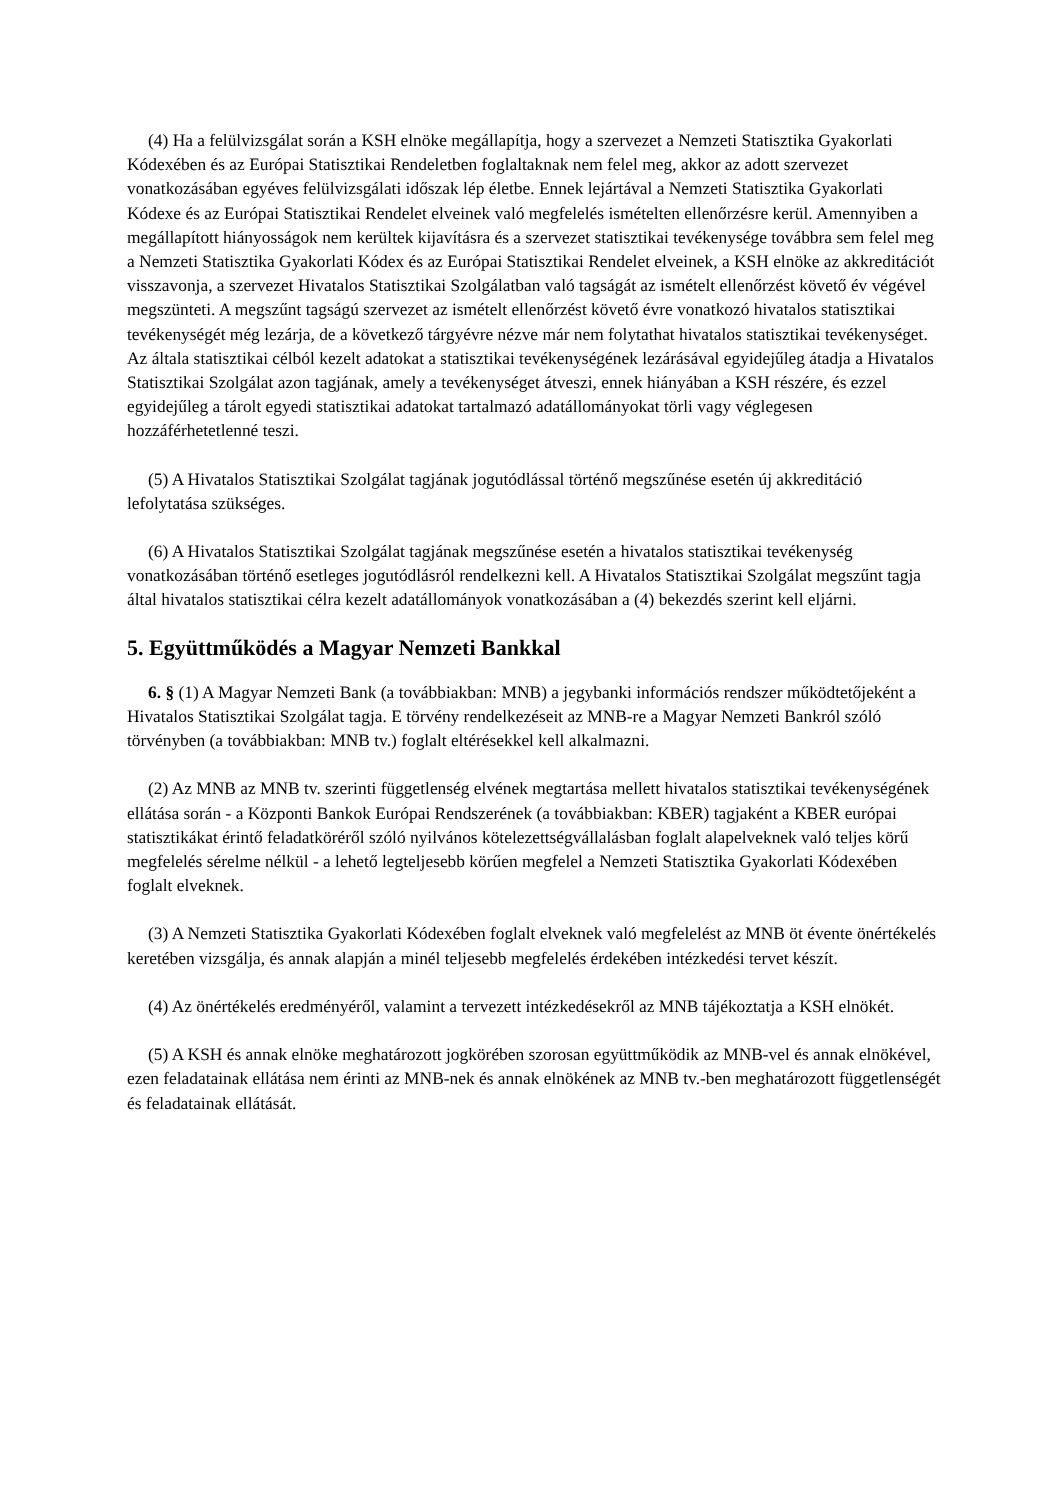(4) Ha a felülvizsgálat során a KSH elnöke megállapítja, hogy a szervezet a Nemzeti Statisztika Gyakorlati Kódexében és az Európai Statisztikai Rendeletben foglaltaknak nem felel meg, akkor az adott szervezet vonatkozásában egyéves felülvizsgálati időszak lép életbe. Ennek lejártával a Nemzeti Statisztika Gyakorlati Kódexe és az Európai Statisztikai Rendelet elveinek való megfelelés ismételten ellenőrzésre kerül. Amennyiben a megállapított hiányosságok nem kerültek kijavításra és a szervezet statisztikai tevékenysége továbbra sem felel meg a Nemzeti Statisztika Gyakorlati Kódex és az Európai Statisztikai Rendelet elveinek, a KSH elnöke az akkreditációt visszavonja, a szervezet Hivatalos Statisztikai Szolgálatban való tagságát az ismételt ellenőrzést követő év végével megszünteti. A megszűnt tagságú szervezet az ismételt ellenőrzést követő évre vonatkozó hivatalos statisztikai tevékenységét még lezárja, de a következő tárgyévre nézve már nem folytathat hivatalos statisztikai tevékenységet. Az általa statisztikai célból kezelt adatokat a statisztikai tevékenységének lezárásával egyidejűleg átadja a Hivatalos Statisztikai Szolgálat azon tagjának, amely a tevékenységet átveszi, ennek hiányában a KSH részére, és ezzel egyidejűleg a tárolt egyedi statisztikai adatokat tartalmazó adatállományokat törli vagy véglegesen hozzáférhetetlenné teszi.
(5) A Hivatalos Statisztikai Szolgálat tagjának jogutódlással történő megszűnése esetén új akkreditáció lefolytatása szükséges.
(6) A Hivatalos Statisztikai Szolgálat tagjának megszűnése esetén a hivatalos statisztikai tevékenység vonatkozásában történő esetleges jogutódlásról rendelkezni kell. A Hivatalos Statisztikai Szolgálat megszűnt tagja által hivatalos statisztikai célra kezelt adatállományok vonatkozásában a (4) bekezdés szerint kell eljárni.
5. Együttműködés a Magyar Nemzeti Bankkal
6. § (1) A Magyar Nemzeti Bank (a továbbiakban: MNB) a jegybanki információs rendszer működtetőjeként a Hivatalos Statisztikai Szolgálat tagja. E törvény rendelkezéseit az MNB-re a Magyar Nemzeti Bankról szóló törvényben (a továbbiakban: MNB tv.) foglalt eltérésekkel kell alkalmazni.
(2) Az MNB az MNB tv. szerinti függetlenség elvének megtartása mellett hivatalos statisztikai tevékenységének ellátása során - a Központi Bankok Európai Rendszerének (a továbbiakban: KBER) tagjaként a KBER európai statisztikákat érintő feladatköréről szóló nyilvános kötelezettségvállalásban foglalt alapelveknek való teljes körű megfelelés sérelme nélkül - a lehető legteljesebb körűen megfelel a Nemzeti Statisztika Gyakorlati Kódexében foglalt elveknek.
(3) A Nemzeti Statisztika Gyakorlati Kódexében foglalt elveknek való megfelelést az MNB öt évente önértékelés keretében vizsgálja, és annak alapján a minél teljesebb megfelelés érdekében intézkedési tervet készít.
(4) Az önértékelés eredményéről, valamint a tervezett intézkedésekről az MNB tájékoztatja a KSH elnökét.
(5) A KSH és annak elnöke meghatározott jogkörében szorosan együttműködik az MNB-vel és annak elnökével, ezen feladatainak ellátása nem érinti az MNB-nek és annak elnökének az MNB tv.-ben meghatározott függetlenségét és feladatainak ellátását.